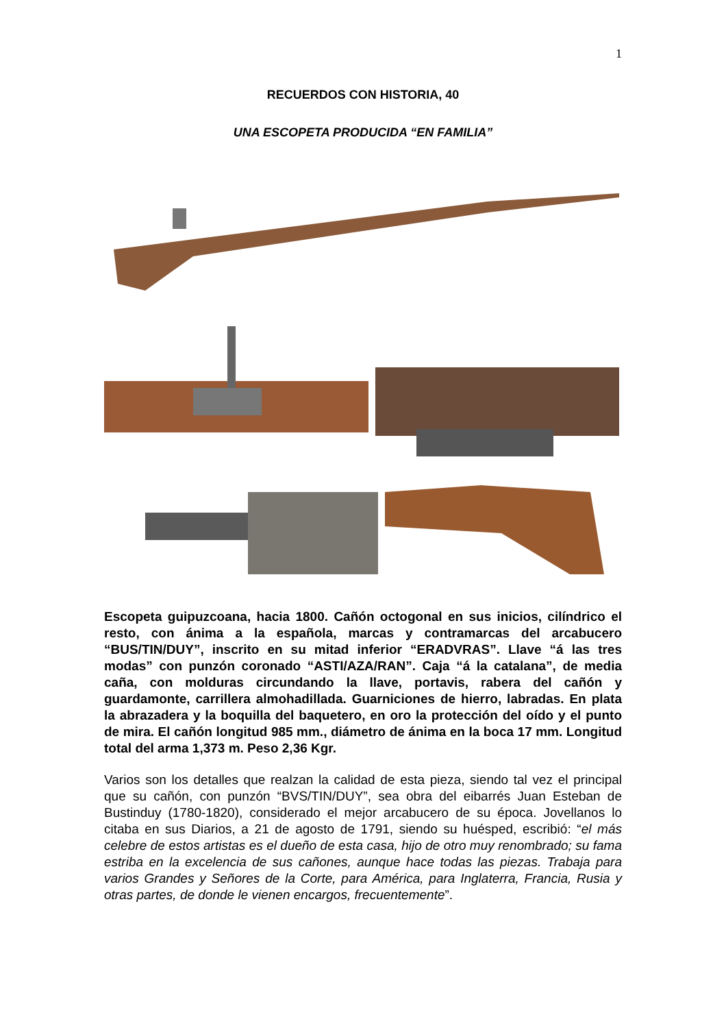1
RECUERDOS CON HISTORIA, 40
UNA ESCOPETA PRODUCIDA “EN FAMILIA”
Escopeta guipuzcoana, hacia 1800. Cañón octogonal en sus inicios, cilíndrico el resto, con ánima a la española, marcas y contramarcas del arcabucero “BUS/TIN/DUY”, inscrito en su mitad inferior “ERADVRAS”. Llave “á las tres modas” con punzón coronado “ASTI/AZA/RAN”. Caja “á la catalana”, de media caña, con molduras circundando la llave, portavis, rabera del cañón y guardamonte, carrillera almohadillada. Guarniciones de hierro, labradas. En plata la abrazadera y la boquilla del baquetero, en oro la protección del oído y el punto de mira. El cañón longitud 985 mm., diámetro de ánima en la boca 17 mm. Longitud total del arma 1,373 m. Peso 2,36 Kgr.
Varios son los detalles que realzan la calidad de esta pieza, siendo tal vez el principal que su cañón, con punzón “BVS/TIN/DUY”, sea obra del eibarrés Juan Esteban de Bustinduy (1780-1820), considerado el mejor arcabucero de su época. Jovellanos lo citaba en sus Diarios, a 21 de agosto de 1791, siendo su huésped, escribió: “el más celebre de estos artistas es el dueño de esta casa, hijo de otro muy renombrado; su fama estriba en la excelencia de sus cañones, aunque hace todas las piezas. Trabaja para varios Grandes y Señores de la Corte, para América, para Inglaterra, Francia, Rusia y otras partes, de donde le vienen encargos, frecuentemente”.